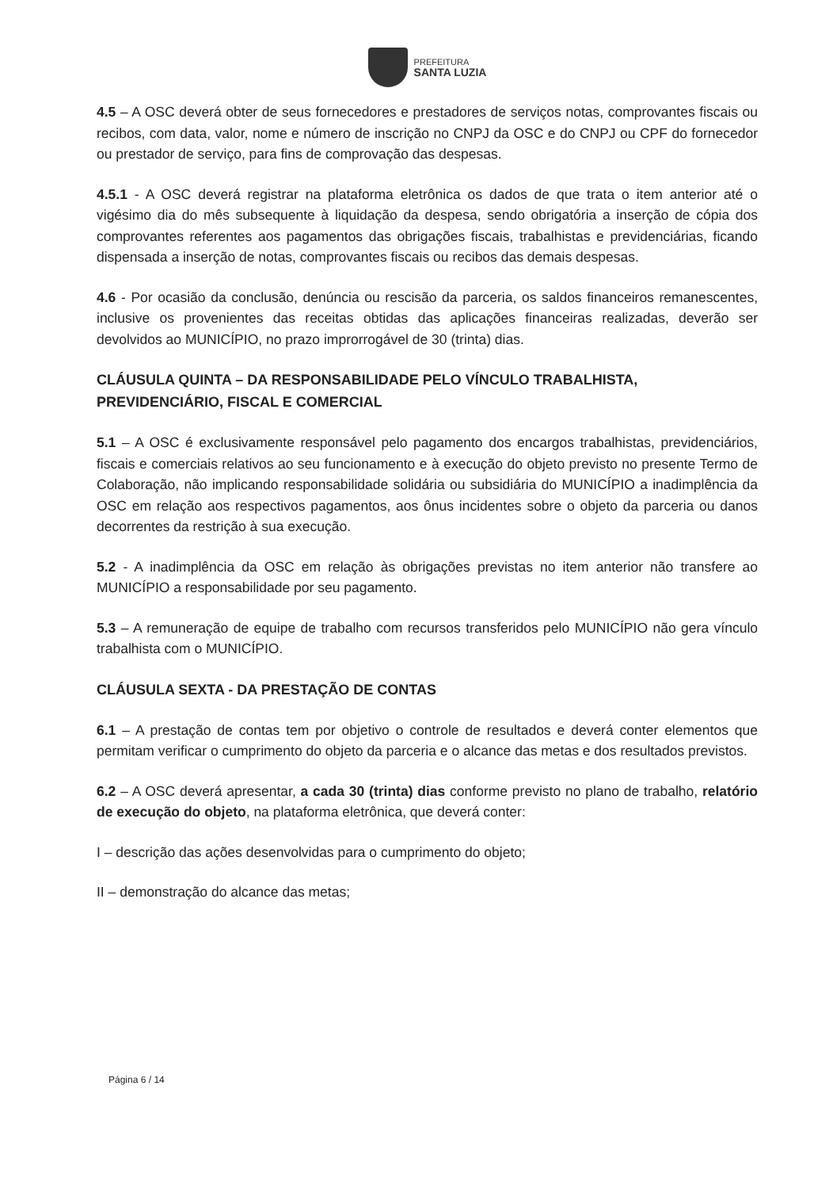PREFEITURA
SANTA LUZIA
4.5 – A OSC deverá obter de seus fornecedores e prestadores de serviços notas, comprovantes fiscais ou recibos, com data, valor, nome e número de inscrição no CNPJ da OSC e do CNPJ ou CPF do fornecedor ou prestador de serviço, para fins de comprovação das despesas.
4.5.1 - A OSC deverá registrar na plataforma eletrônica os dados de que trata o item anterior até o vigésimo dia do mês subsequente à liquidação da despesa, sendo obrigatória a inserção de cópia dos comprovantes referentes aos pagamentos das obrigações fiscais, trabalhistas e previdenciárias, ficando dispensada a inserção de notas, comprovantes fiscais ou recibos das demais despesas.
4.6 - Por ocasião da conclusão, denúncia ou rescisão da parceria, os saldos financeiros remanescentes, inclusive os provenientes das receitas obtidas das aplicações financeiras realizadas, deverão ser devolvidos ao MUNICÍPIO, no prazo improrrogável de 30 (trinta) dias.
CLÁUSULA QUINTA – DA RESPONSABILIDADE PELO VÍNCULO TRABALHISTA, PREVIDENCIÁRIO, FISCAL E COMERCIAL
5.1 – A OSC é exclusivamente responsável pelo pagamento dos encargos trabalhistas, previdenciários, fiscais e comerciais relativos ao seu funcionamento e à execução do objeto previsto no presente Termo de Colaboração, não implicando responsabilidade solidária ou subsidiária do MUNICÍPIO a inadimplência da OSC em relação aos respectivos pagamentos, aos ônus incidentes sobre o objeto da parceria ou danos decorrentes da restrição à sua execução.
5.2 - A inadimplência da OSC em relação às obrigações previstas no item anterior não transfere ao MUNICÍPIO a responsabilidade por seu pagamento.
5.3 – A remuneração de equipe de trabalho com recursos transferidos pelo MUNICÍPIO não gera vínculo trabalhista com o MUNICÍPIO.
CLÁUSULA SEXTA - DA PRESTAÇÃO DE CONTAS
6.1 – A prestação de contas tem por objetivo o controle de resultados e deverá conter elementos que permitam verificar o cumprimento do objeto da parceria e o alcance das metas e dos resultados previstos.
6.2 – A OSC deverá apresentar, a cada 30 (trinta) dias conforme previsto no plano de trabalho, relatório de execução do objeto, na plataforma eletrônica, que deverá conter:
I – descrição das ações desenvolvidas para o cumprimento do objeto;
II – demonstração do alcance das metas;
Página 6 / 14